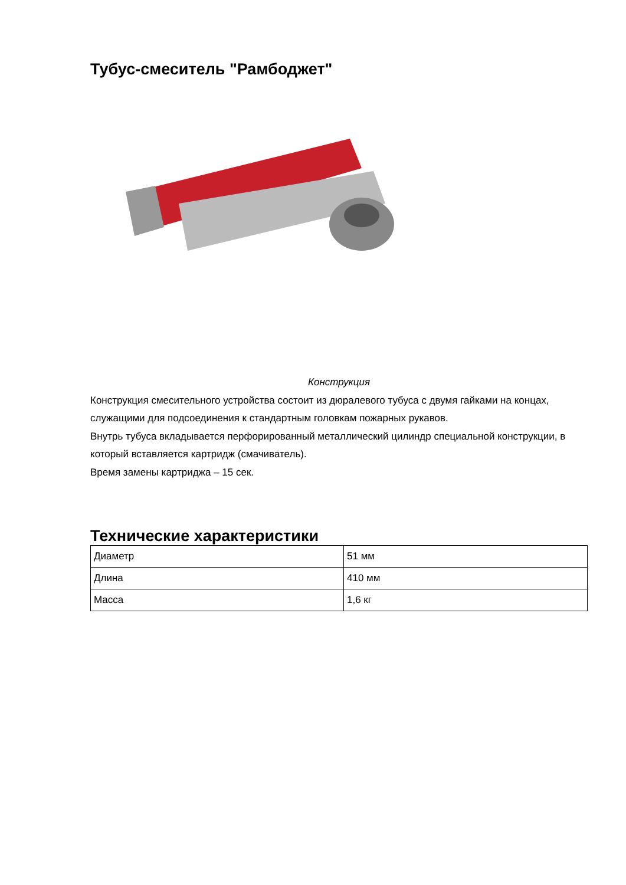Тубус-смеситель "Рамбоджет"
Конструкция
Конструкция смесительного устройства состоит из дюралевого тубуса с двумя гайками на концах, служащими для подсоединения к стандартным головкам пожарных рукавов.
Внутрь тубуса вкладывается перфорированный металлический цилиндр специальной конструкции, в который вставляется картридж (смачиватель).
Время замены картриджа – 15 сек.
Технические характеристики
| Диаметр | 51 мм |
| Длина | 410 мм |
| Масса | 1,6 кг |